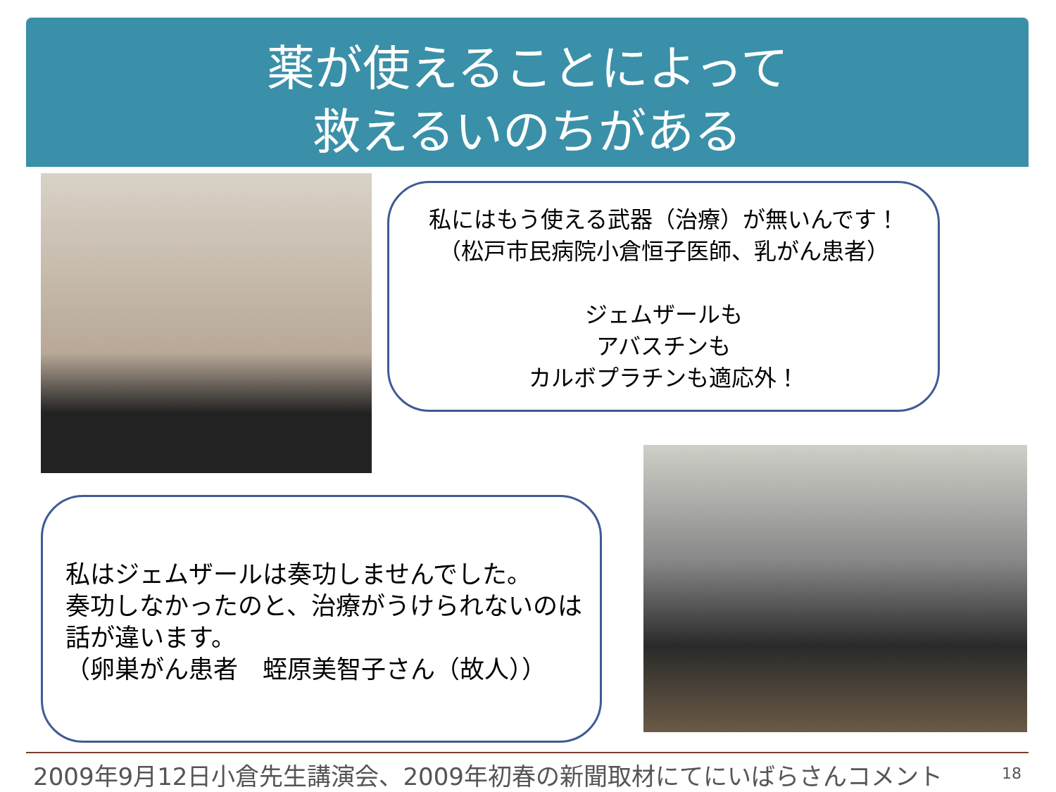薬が使えることによって
救えるいのちがある
私にはもう使える武器（治療）が無いんです！
（松戸市民病院小倉恒子医師、乳がん患者）
ジェムザールも
アバスチンも
カルボプラチンも適応外！
私はジェムザールは奏功しませんでした。
奏功しなかったのと、治療がうけられないのは
話が違います。
（卵巣がん患者　蛭原美智子さん（故人））
2009年9月12日小倉先生講演会、2009年初春の新聞取材にてにいばらさんコメント 18